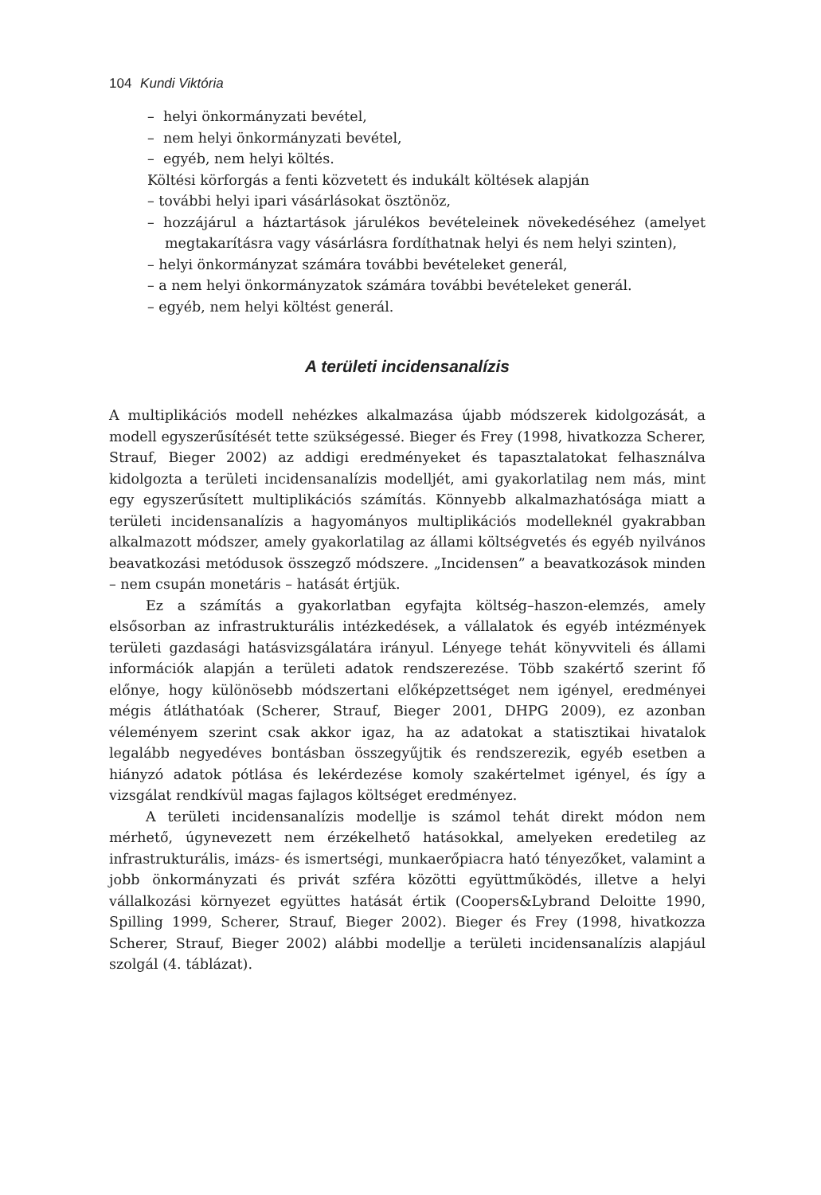104 Kundi Viktória
– helyi önkormányzati bevétel,
– nem helyi önkormányzati bevétel,
– egyéb, nem helyi költés.
Költési körforgás a fenti közvetett és indukált költések alapján
– további helyi ipari vásárlásokat ösztönöz,
– hozzájárul a háztartások járulékos bevételeinek növekedéséhez (amelyet megtakarításra vagy vásárlásra fordíthatnak helyi és nem helyi szinten),
– helyi önkormányzat számára további bevételeket generál,
– a nem helyi önkormányzatok számára további bevételeket generál.
– egyéb, nem helyi költést generál.
A területi incidensanalízis
A multiplikációs modell nehézkes alkalmazása újabb módszerek kidolgozását, a modell egyszerűsítését tette szükségessé. Bieger és Frey (1998, hivatkozza Scherer, Strauf, Bieger 2002) az addigi eredményeket és tapasztalatokat felhasználva kidolgozta a területi incidensanalízis modelljét, ami gyakorlatilag nem más, mint egy egyszerűsített multiplikációs számítás. Könnyebb alkalmazhatósága miatt a területi incidensanalízis a hagyományos multiplikációs modelleknél gyakrabban alkalmazott módszer, amely gyakorlatilag az állami költségvetés és egyéb nyilvános beavatkozási metódusok összegző módszere. „Incidensen” a beavatkozások minden – nem csupán monetáris – hatását értjük.
Ez a számítás a gyakorlatban egyfajta költség–haszon-elemzés, amely elsősorban az infrastrukturális intézkedések, a vállalatok és egyéb intézmények területi gazdasági hatásvizsgálatára irányul. Lényege tehát könyvviteli és állami információk alapján a területi adatok rendszerezése. Több szakértő szerint fő előnye, hogy különösebb módszertani előképzettséget nem igényel, eredményei mégis átláthatóak (Scherer, Strauf, Bieger 2001, DHPG 2009), ez azonban véleményem szerint csak akkor igaz, ha az adatokat a statisztikai hivatalok legalább negyedéves bontásban összegyűjtik és rendszerezik, egyéb esetben a hiányzó adatok pótlása és lekérdezése komoly szakértelmet igényel, és így a vizsgálat rendkívül magas fajlagos költséget eredményez.
A területi incidensanalízis modellje is számol tehát direkt módon nem mérhető, úgynevezett nem érzékelhető hatásokkal, amelyeken eredetileg az infrastrukturális, imázs- és ismertségi, munkaerőpiacra ható tényezőket, valamint a jobb önkormányzati és privát szféra közötti együttműködés, illetve a helyi vállalkozási környezet együttes hatását értik (Coopers&Lybrand Deloitte 1990, Spilling 1999, Scherer, Strauf, Bieger 2002). Bieger és Frey (1998, hivatkozza Scherer, Strauf, Bieger 2002) alábbi modellje a területi incidensanalízis alapjául szolgál (4. táblázat).